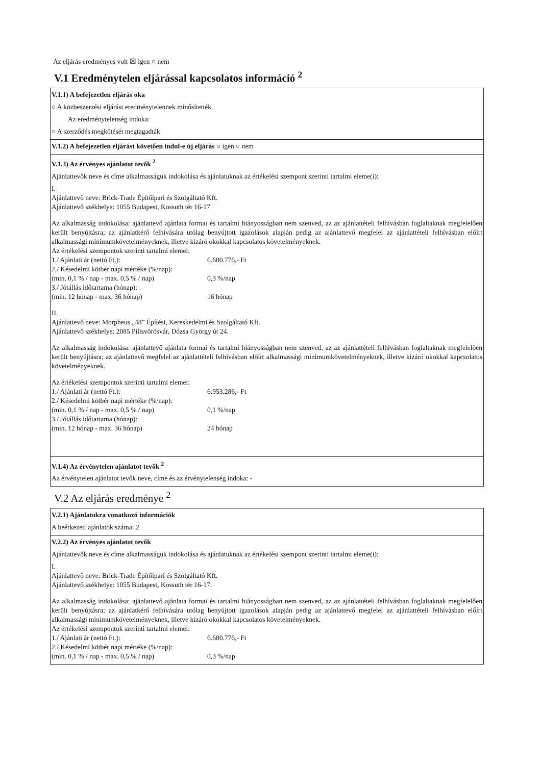Az eljárás eredményes volt ☒ igen ○ nem
V.1 Eredménytelen eljárással kapcsolatos információ <sup>2</sup>
V.1.1) A befejezetlen eljárás oka
○ A közbeszerzési eljárást eredménytelennek minősítették.
Az eredménytelenség indoka:
○ A szerződés megkötését megtagadták
V.1.2) A befejezetlen eljárást követően indul-e új eljárás ○ igen ○ nem
V.1.3) Az érvényes ajánlatot tevők <sup>2</sup>
Ajánlattevők neve és címe alkalmasságuk indokolása és ajánlatuknak az értékelési szempont szerinti tartalmi eleme(i):
I.
Ajánlattevő neve: Brick-Trade Építőipari és Szolgáltató Kft.
Ajánlattevő székhelye: 1055 Budapest, Kossuth tér 16-17
Az alkalmasság indokolása: ajánlattevő ajánlata formai és tartalmi hiányosságban nem szenved, az az ajánlattételi felhívásban foglaltaknak megfelelően került benyújtásra; az ajánlatkérő felhívására utólag benyújtott igazolások alapján pedig az ajánlattevő megfelel az ajánlattételi felhívásban előírt alkalmassági minimumkövetelményeknek, illetve kizáró okokkal kapcsolatos követelményeknek.
Az értékelési szempontok szerinti tartalmi elemei:
1./ Ajánlati ár (nettó Ft.): 6.680.776,- Ft
2./ Késedelmi kötbér napi mértéke (%/nap):
(min. 0,1 % / nap - max. 0,5 % / nap) 0,3 %/nap
3./ Jótállás időtartama (hónap):
(min. 12 hónap - max. 36 hónap) 16 hónap
II.
Ajánlattevő neve: Morpheus „48” Építési, Kereskedelmi és Szolgáltató Kft.
Ajánlattevő székhelye: 2085 Pilisvörösvár, Dózsa György út 24.
Az alkalmasság indokolása: ajánlattevő ajánlata formai és tartalmi hiányosságban nem szenved, az az ajánlattételi felhívásban foglaltaknak megfelelően került benyújtásra; az ajánlattevő megfelel az ajánlattételi felhívásban előírt alkalmassági minimumkövetelményeknek, illetve kizáró okokkal kapcsolatos követelményeknek.
Az értékelési szempontok szerinti tartalmi elemei:
1./ Ajánlati ár (nettó Ft.): 6.953.286,- Ft
2./ Késedelmi kötbér napi mértéke (%/nap):
(min. 0,1 % / nap - max. 0,5 % / nap) 0,1 %/nap
3./ Jótállás időtartama (hónap):
(min. 12 hónap - max. 36 hónap) 24 hónap
V.1.4) Az érvénytelen ajánlatot tevők <sup>2</sup>
Az érvénytelen ajánlatot tevők neve, címe és az érvénytelenség indoka: -
V.2 Az eljárás eredménye <sup>2</sup>
V.2.1) Ajánlatokra vonatkozó információk
A beérkezett ajánlatok száma: 2
V.2.2) Az érvényes ajánlatot tevők
Ajánlattevők neve és címe alkalmasságuk indokolása és ajánlatuknak az értékelési szempont szerinti tartalmi eleme(i):
I.
Ajánlattevő neve: Brick-Trade Építőipari és Szolgáltató Kft.
Ajánlattevő székhelye: 1055 Budapest, Kossuth tér 16-17.
Az alkalmasság indokolása: ajánlattevő ajánlata formai és tartalmi hiányosságban nem szenved, az az ajánlattételi felhívásban foglaltaknak megfelelően került benyújtásra; az ajánlatkérő felhívására utólag benyújtott igazolások alapján pedig az ajánlattevő megfelel az ajánlattételi felhívásban előírt alkalmassági minimumkövetelményeknek, illetve kizáró okokkal kapcsolatos követelményeknek.
Az értékelési szempontok szerinti tartalmi elemei:
1./ Ajánlati ár (nettó Ft.): 6.680.776,- Ft
2./ Késedelmi kötbér napi mértéke (%/nap):
(min. 0,1 % / nap - max. 0,5 % / nap) 0,3 %/nap